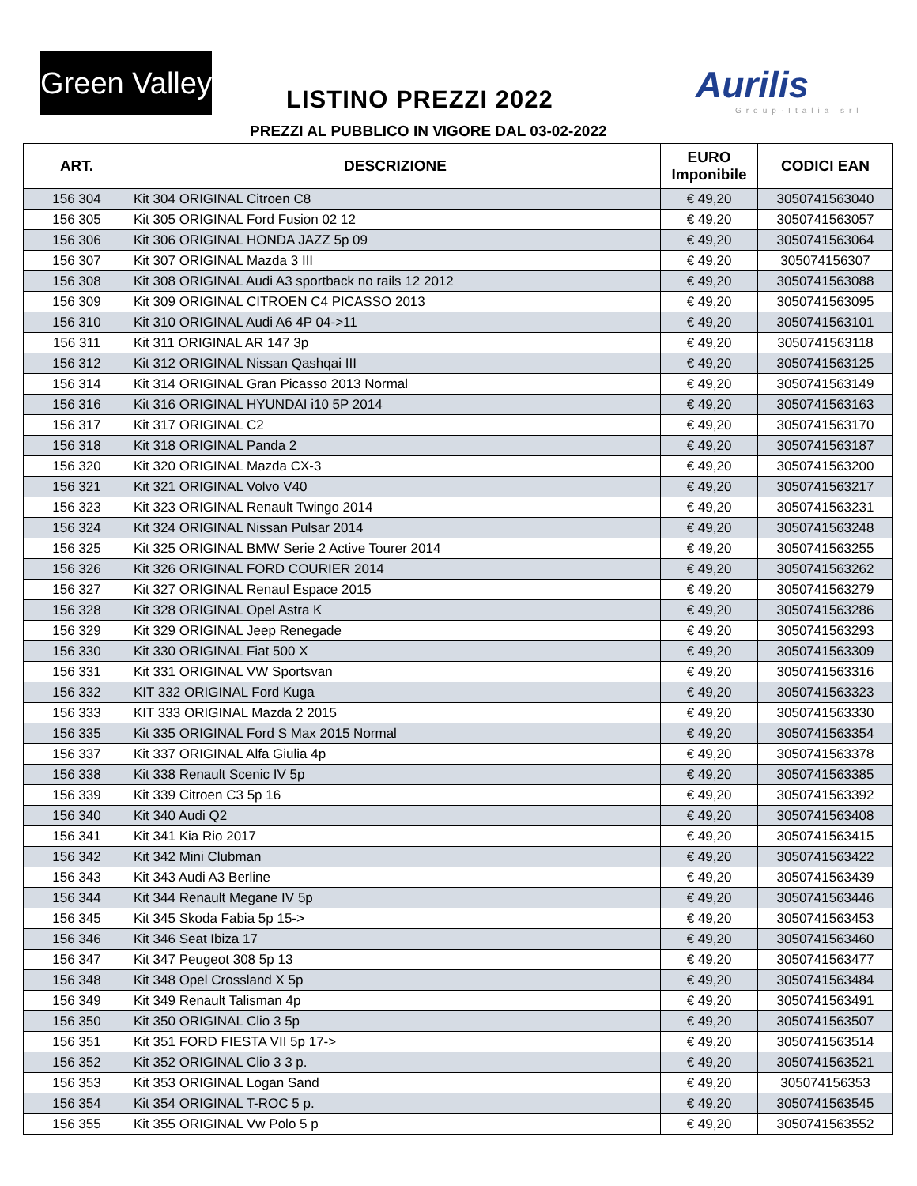Green Valley
LISTINO PREZZI 2022 Aurilis
Group·Italia srl
PREZZI AL PUBBLICO IN VIGORE DAL 03-02-2022
| ART. | DESCRIZIONE | EURO Imponibile | CODICI EAN |
| --- | --- | --- | --- |
| 156 304 | Kit 304 ORIGINAL Citroen C8 | € 49,20 | 3050741563040 |
| 156 305 | Kit 305 ORIGINAL Ford Fusion 02 12 | € 49,20 | 3050741563057 |
| 156 306 | Kit 306 ORIGINAL HONDA JAZZ 5p 09 | € 49,20 | 3050741563064 |
| 156 307 | Kit 307 ORIGINAL Mazda 3 III | € 49,20 | 305074156307 |
| 156 308 | Kit 308 ORIGINAL Audi A3 sportback no rails 12 2012 | € 49,20 | 3050741563088 |
| 156 309 | Kit 309 ORIGINAL CITROEN C4 PICASSO 2013 | € 49,20 | 3050741563095 |
| 156 310 | Kit 310 ORIGINAL Audi A6 4P 04->11 | € 49,20 | 3050741563101 |
| 156 311 | Kit 311 ORIGINAL AR 147 3p | € 49,20 | 3050741563118 |
| 156 312 | Kit 312 ORIGINAL Nissan Qashqai III | € 49,20 | 3050741563125 |
| 156 314 | Kit 314 ORIGINAL Gran Picasso 2013 Normal | € 49,20 | 3050741563149 |
| 156 316 | Kit 316 ORIGINAL HYUNDAI i10 5P 2014 | € 49,20 | 3050741563163 |
| 156 317 | Kit 317 ORIGINAL C2 | € 49,20 | 3050741563170 |
| 156 318 | Kit 318 ORIGINAL Panda 2 | € 49,20 | 3050741563187 |
| 156 320 | Kit 320 ORIGINAL Mazda CX-3 | € 49,20 | 3050741563200 |
| 156 321 | Kit 321 ORIGINAL Volvo V40 | € 49,20 | 3050741563217 |
| 156 323 | Kit 323 ORIGINAL Renault Twingo 2014 | € 49,20 | 3050741563231 |
| 156 324 | Kit 324 ORIGINAL Nissan Pulsar 2014 | € 49,20 | 3050741563248 |
| 156 325 | Kit 325 ORIGINAL BMW Serie 2 Active Tourer 2014 | € 49,20 | 3050741563255 |
| 156 326 | Kit 326 ORIGINAL FORD COURIER 2014 | € 49,20 | 3050741563262 |
| 156 327 | Kit 327 ORIGINAL Renaul Espace 2015 | € 49,20 | 3050741563279 |
| 156 328 | Kit 328 ORIGINAL Opel Astra K | € 49,20 | 3050741563286 |
| 156 329 | Kit 329 ORIGINAL Jeep Renegade | € 49,20 | 3050741563293 |
| 156 330 | Kit 330 ORIGINAL Fiat 500 X | € 49,20 | 3050741563309 |
| 156 331 | Kit 331 ORIGINAL VW Sportsvan | € 49,20 | 3050741563316 |
| 156 332 | KIT 332 ORIGINAL Ford Kuga | € 49,20 | 3050741563323 |
| 156 333 | KIT 333 ORIGINAL Mazda 2 2015 | € 49,20 | 3050741563330 |
| 156 335 | Kit 335 ORIGINAL Ford S Max 2015 Normal | € 49,20 | 3050741563354 |
| 156 337 | Kit 337 ORIGINAL Alfa Giulia 4p | € 49,20 | 3050741563378 |
| 156 338 | Kit 338 Renault Scenic IV 5p | € 49,20 | 3050741563385 |
| 156 339 | Kit 339 Citroen C3 5p 16 | € 49,20 | 3050741563392 |
| 156 340 | Kit 340 Audi Q2 | € 49,20 | 3050741563408 |
| 156 341 | Kit 341 Kia Rio 2017 | € 49,20 | 3050741563415 |
| 156 342 | Kit 342 Mini Clubman | € 49,20 | 3050741563422 |
| 156 343 | Kit 343 Audi A3 Berline | € 49,20 | 3050741563439 |
| 156 344 | Kit 344 Renault Megane IV 5p | € 49,20 | 3050741563446 |
| 156 345 | Kit 345 Skoda Fabia 5p 15-> | € 49,20 | 3050741563453 |
| 156 346 | Kit 346 Seat Ibiza 17 | € 49,20 | 3050741563460 |
| 156 347 | Kit 347 Peugeot 308 5p 13 | € 49,20 | 3050741563477 |
| 156 348 | Kit 348 Opel Crossland X 5p | € 49,20 | 3050741563484 |
| 156 349 | Kit 349 Renault Talisman 4p | € 49,20 | 3050741563491 |
| 156 350 | Kit 350 ORIGINAL Clio 3 5p | € 49,20 | 3050741563507 |
| 156 351 | Kit 351 FORD FIESTA VII 5p 17-> | € 49,20 | 3050741563514 |
| 156 352 | Kit 352 ORIGINAL Clio 3 3 p. | € 49,20 | 3050741563521 |
| 156 353 | Kit 353 ORIGINAL Logan Sand | € 49,20 | 305074156353 |
| 156 354 | Kit 354 ORIGINAL T-ROC 5 p. | € 49,20 | 3050741563545 |
| 156 355 | Kit 355 ORIGINAL Vw Polo 5 p | € 49,20 | 3050741563552 |